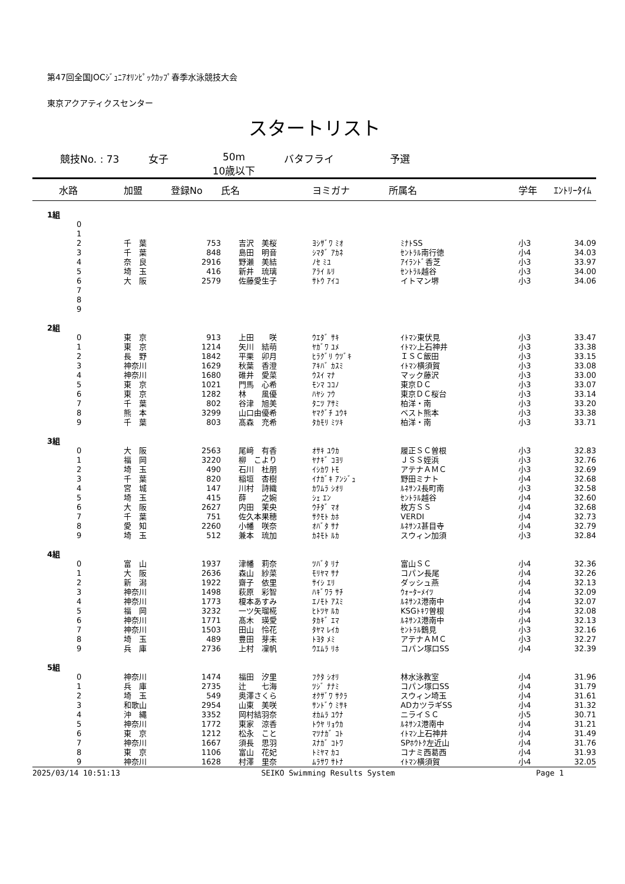第47回全国JOCｼﾞｭﾆｱｵﾘﾝﾋﾟｯｸｶｯﾌﾟ春季水泳競技大会
東京アクアティクスセンター
スタートリスト
競技No. : 73 女子 50m
10歳以下 バタフライ 予選
| 水路 | 加盟 | 登録No | 氏名 | ヨミガナ | 所属名 | 学年 | ｴﾝﾄﾘｰﾀｲﾑ |
| --- | --- | --- | --- | --- | --- | --- | --- |
| 1組 | | | | | | | |
| 0 | | | | | | | |
| 1 | | | | | | | |
| 2 | 千 葉 | 753 | 吉沢 美桜 | ﾖｼｻﾞﾜ ﾐｵ | ﾐﾅﾄSS | 小3 | 34.09 |
| 3 | 千 葉 | 848 | 島田 明音 | ｼﾏﾀﾞ ｱｶﾈ | ｾﾝﾄﾗﾙ南行徳 | 小4 | 34.03 |
| 4 | 奈 良 | 2916 | 野瀬 美結 | ﾉｾ ﾐﾕ | ｱｲﾗﾝﾄﾞ香芝 | 小3 | 33.97 |
| 5 | 埼 玉 | 416 | 新井 琉璃 | ｱﾗｲ ﾙﾘ | ｾﾝﾄﾗﾙ越谷 | 小3 | 34.00 |
| 6 | 大 阪 | 2579 | 佐藤愛生子 | ｻﾄｳ ｱｲｺ | イトマン堺 | 小3 | 34.06 |
| 7 | | | | | | | |
| 8 | | | | | | | |
| 9 | | | | | | | |
| 2組 | | | | | | | |
| 0 | 東 京 | 913 | 上田 咲 | ｳｴﾀﾞ ｻｷ | ｲﾄﾏﾝ東伏見 | 小3 | 33.47 |
| 1 | 東 京 | 1214 | 矢川 結萌 | ﾔｶﾞﾜ ﾕﾒ | ｲﾄﾏﾝ上石神井 | 小3 | 33.38 |
| 2 | 長 野 | 1842 | 平栗 卯月 | ﾋﾗｸﾞﾘ ｳﾂﾞｷ | ＩＳＣ飯田 | 小3 | 33.15 |
| 3 | 神奈川 | 1629 | 秋葉 香澄 | ｱｷﾊﾞ ｶｽﾐ | ｲﾄﾏﾝ横須賀 | 小3 | 33.08 |
| 4 | 神奈川 | 1680 | 碓井 愛菜 | ｳｽｲ ﾏﾅ | マック藤沢 | 小3 | 33.00 |
| 5 | 東 京 | 1021 | 門馬 心希 | ﾓﾝﾏ ｺｺﾉ | 東京ＤＣ | 小3 | 33.07 |
| 6 | 東 京 | 1282 | 林 風優 | ﾊﾔｼ ﾌｳ | 東京ＤＣ桜台 | 小3 | 33.14 |
| 7 | 千 葉 | 802 | 谷津 旭美 | ﾀﾆﾂ ｱｻﾐ | 柏洋・南 | 小3 | 33.20 |
| 8 | 熊 本 | 3299 | 山口由優希 | ﾔﾏｸﾞﾁ ﾕｳｷ | ベスト熊本 | 小3 | 33.38 |
| 9 | 千 葉 | 803 | 髙森 充希 | ﾀｶﾓﾘ ﾐﾂｷ | 柏洋・南 | 小3 | 33.71 |
| 3組 | | | | | | | |
| 0 | 大 阪 | 2563 | 尾﨑 有香 | ｵｻｷ ﾕｳｶ | 履正ＳＣ曽根 | 小3 | 32.83 |
| 1 | 福 岡 | 3220 | 柳 こより | ﾔﾅｷﾞ ｺﾖﾘ | ＪＳＳ姪浜 | 小3 | 32.76 |
| 2 | 埼 玉 | 490 | 石川 杜朋 | ｲｼｶﾜ ﾄﾓ | アテナＡＭＣ | 小3 | 32.69 |
| 3 | 千 葉 | 820 | 稲垣 杏樹 | ｲﾅｶﾞｷ ｱﾝｼﾞｭ | 野田ミナト | 小4 | 32.68 |
| 4 | 宮 城 | 147 | 川村 詩織 | ｶﾜﾑﾗ ｼｵﾘ | ﾙﾈｻﾝｽ長町南 | 小3 | 32.58 |
| 5 | 埼 玉 | 415 | 薛 之婉 | ｼｪ ｴﾝ | ｾﾝﾄﾗﾙ越谷 | 小4 | 32.60 |
| 6 | 大 阪 | 2627 | 内田 茉央 | ｳﾁﾀﾞ ﾏｵ | 枚方ＳＳ | 小4 | 32.68 |
| 7 | 千 葉 | 751 | 佐久本果穂 | ｻｸﾓﾄ ｶﾎ | VERDI | 小4 | 32.73 |
| 8 | 愛 知 | 2260 | 小幡 咲奈 | ｵﾊﾞﾀ ｻﾅ | ﾙﾈｻﾝｽ甚目寺 | 小4 | 32.79 |
| 9 | 埼 玉 | 512 | 兼本 琉加 | ｶﾈﾓﾄ ﾙｶ | スウィン加須 | 小3 | 32.84 |
| 4組 | | | | | | | |
| 0 | 富 山 | 1937 | 津幡 莉奈 | ﾂﾊﾞﾀ ﾘﾅ | 富山ＳＣ | 小4 | 32.36 |
| 1 | 大 阪 | 2636 | 森山 紗菜 | ﾓﾘﾔﾏ ｻﾅ | コパン長尾 | 小4 | 32.26 |
| 2 | 新 潟 | 1922 | 齋子 依里 | ｻｲｼ ｴﾘ | ダッシュ燕 | 小4 | 32.13 |
| 3 | 神奈川 | 1498 | 萩原 彩智 | ﾊｷﾞﾜﾗ ｻﾁ | ｳｫｰﾀｰﾒｲﾂ | 小4 | 32.09 |
| 4 | 神奈川 | 1773 | 榎本あすみ | ｴﾉﾓﾄ ｱｽﾐ | ﾙﾈｻﾝｽ港南中 | 小4 | 32.07 |
| 5 | 福 岡 | 3232 | 一ツ矢瑠椛 | ﾋﾄﾂﾔ ﾙｶ | KSGﾄｷﾜ曽根 | 小4 | 32.08 |
| 6 | 神奈川 | 1771 | 髙木 瑛愛 | ﾀｶｷﾞ ｴﾏ | ﾙﾈｻﾝｽ港南中 | 小4 | 32.13 |
| 7 | 神奈川 | 1503 | 田山 怜花 | ﾀﾔﾏ ﾚｲｶ | ｾﾝﾄﾗﾙ鶴見 | 小3 | 32.16 |
| 8 | 埼 玉 | 489 | 豊田 芽未 | ﾄﾖﾀ ﾒﾐ | アテナＡＭＣ | 小3 | 32.27 |
| 9 | 兵 庫 | 2736 | 上村 凜帆 | ｳｴﾑﾗ ﾘﾎ | コパン塚口SS | 小4 | 32.39 |
| 5組 | | | | | | | |
| 0 | 神奈川 | 1474 | 福田 汐里 | ﾌｸﾀ ｼｵﾘ | 林水泳教室 | 小4 | 31.96 |
| 1 | 兵 庫 | 2735 | 辻 七海 | ﾂｼﾞ ﾅﾅﾐ | コパン塚口SS | 小4 | 31.79 |
| 2 | 埼 玉 | 549 | 奥澤さくら | ｵｸｻﾞﾜ ｻｸﾗ | スウィン埼玉 | 小4 | 31.61 |
| 3 | 和歌山 | 2954 | 山東 美咲 | ｻﾝﾄﾞｳ ﾐｻｷ | ADカツラギSS | 小4 | 31.32 |
| 4 | 沖 縄 | 3352 | 岡村結羽奈 | ｵｶﾑﾗ ﾕｳﾅ | ニライＳＣ | 小5 | 30.71 |
| 5 | 神奈川 | 1772 | 東家 涼香 | ﾄｳﾔ ﾘｮｳｶ | ﾙﾈｻﾝｽ港南中 | 小4 | 31.21 |
| 6 | 東 京 | 1212 | 松永 こと | ﾏﾂﾅｶﾞ ｺﾄ | ｲﾄﾏﾝ上石神井 | 小4 | 31.49 |
| 7 | 神奈川 | 1667 | 須長 思羽 | ｽﾅｶﾞ ｺﾄﾜ | SPﾎｳﾄｸ左近山 | 小4 | 31.76 |
| 8 | 東 京 | 1106 | 富山 花妃 | ﾄﾐﾔﾏ ｶｺ | コナミ西葛西 | 小4 | 31.93 |
| 9 | 神奈川 | 1628 | 村澤 里奈 | ﾑﾗｻﾜ ｻﾄﾅ | ｲﾄﾏﾝ横須賀 | 小4 | 32.05 |
2025/03/14 10:51:13 SEIKO Swimming Results System Page 1